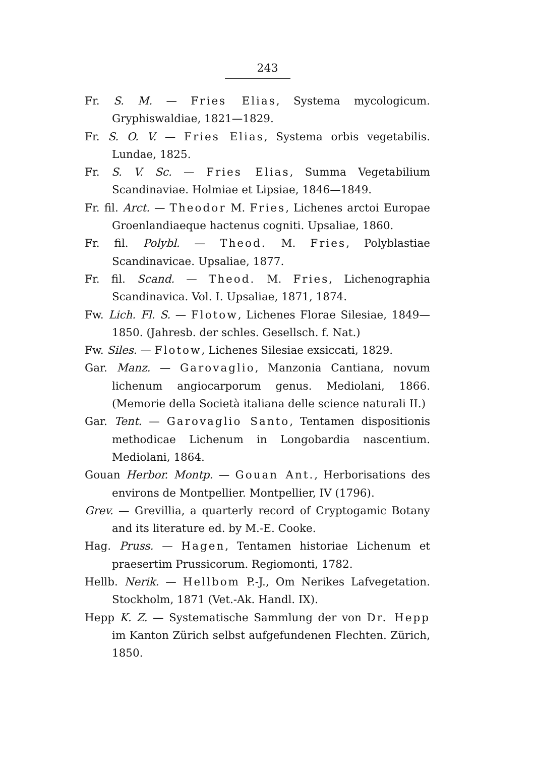243
Fr. S. M. — Fries Elias, Systema mycologicum. Gryphiswaldiae, 1821—1829.
Fr. S. O. V. — Fries Elias, Systema orbis vegetabilis. Lundae, 1825.
Fr. S. V. Sc. — Fries Elias, Summa Vegetabilium Scandinaviae. Holmiae et Lipsiae, 1846—1849.
Fr. fil. Arct. — Theodor M. Fries, Lichenes arctoi Europae Groenlandiaeque hactenus cogniti. Upsaliae, 1860.
Fr. fil. Polybl. — Theod. M. Fries, Polyblastiae Scandinavicae. Upsaliae, 1877.
Fr. fil. Scand. — Theod. M. Fries, Lichenographia Scandinavica. Vol. I. Upsaliae, 1871, 1874.
Fw. Lich. Fl. S. — Flotow, Lichenes Florae Silesiae, 1849—1850. (Jahresb. der schles. Gesellsch. f. Nat.)
Fw. Siles. — Flotow, Lichenes Silesiae exsiccati, 1829.
Gar. Manz. — Garovaglio, Manzonia Cantiana, novum lichenum angiocarporum genus. Mediolani, 1866. (Memorie della Società italiana delle science naturali II.)
Gar. Tent. — Garovaglio Santo, Tentamen dispositionis methodicae Lichenum in Longobardia nascentium. Mediolani, 1864.
Gouan Herbor. Montp. — Gouan Ant., Herborisations des environs de Montpellier. Montpellier, IV (1796).
Grev. — Grevillia, a quarterly record of Cryptogamic Botany and its literature ed. by M.-E. Cooke.
Hag. Pruss. — Hagen, Tentamen historiae Lichenum et praesertim Prussicorum. Regiomonti, 1782.
Hellb. Nerik. — Hellbom P.-J., Om Nerikes Lafvegetation. Stockholm, 1871 (Vet.-Ak. Handl. IX).
Hepp K. Z. — Systematische Sammlung der von Dr. Hepp im Kanton Zürich selbst aufgefundenen Flechten. Zürich, 1850.